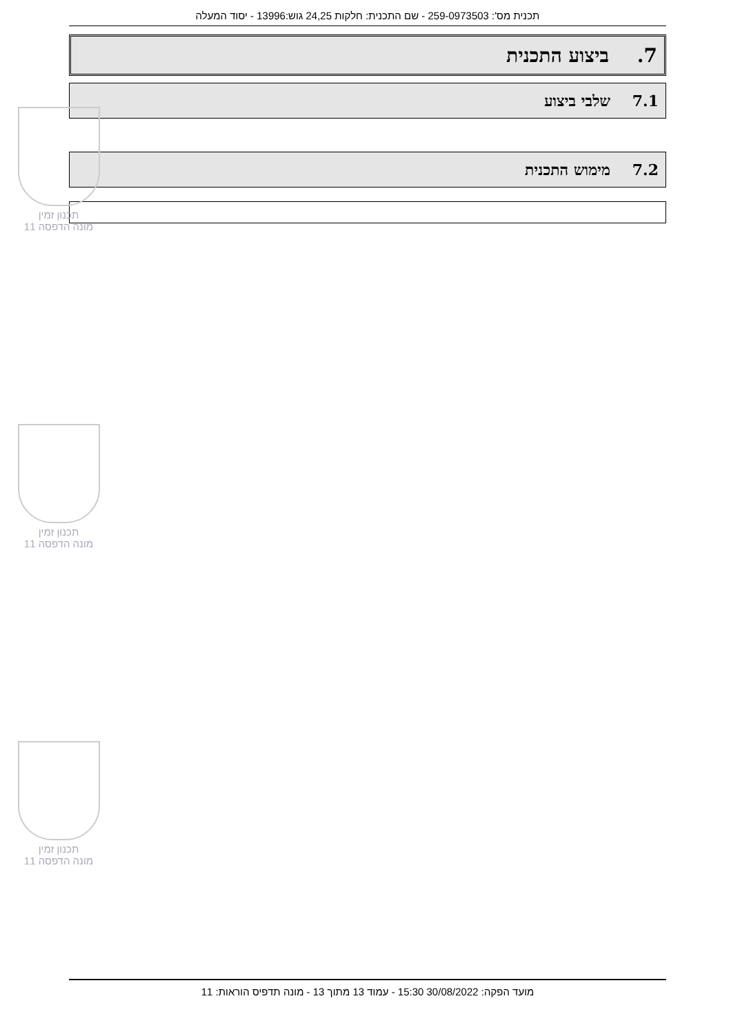תכנית מס': 259-0973503 - שם התכנית: חלקות 24,25 גוש:13996 - יסוד המעלה
7. ביצוע התכנית
7.1 שלבי ביצוע
7.2 מימוש התכנית
תכנון זמין
מונה הדפסה 11
תכנון זמין
מונה הדפסה 11
תכנון זמין
מונה הדפסה 11
מועד הפקה: 30/08/2022 15:30 - עמוד 13 מתוך 13 - מונה תדפיס הוראות: 11